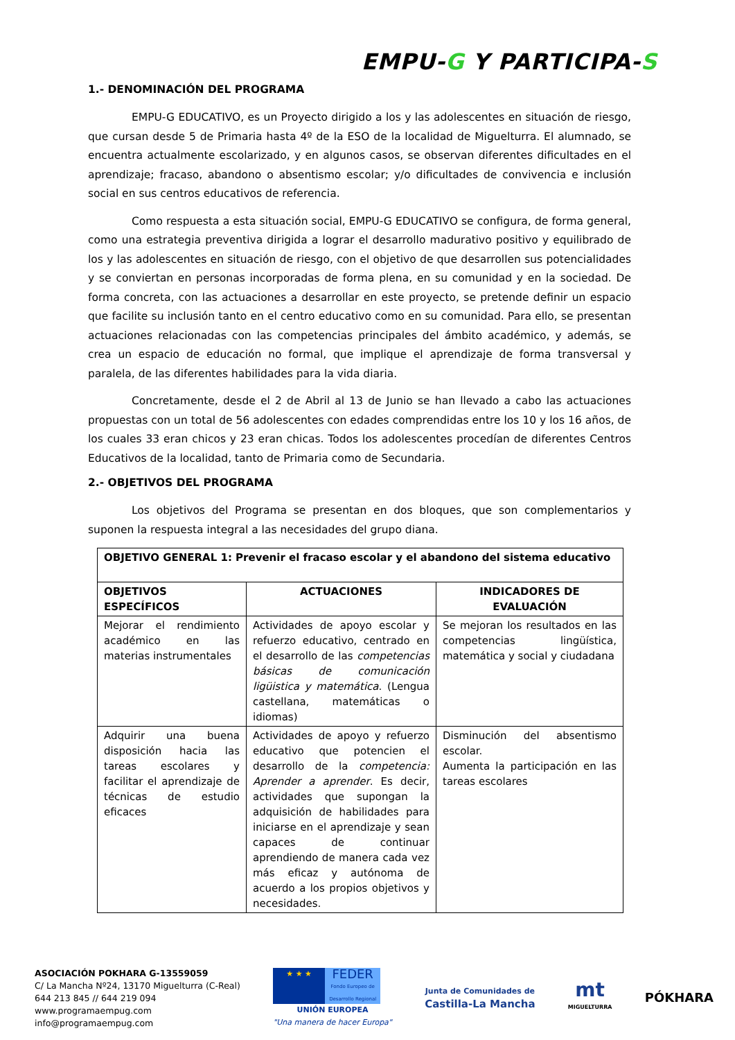EMPU-G Y PARTICIPA-S
1.- DENOMINACIÓN DEL PROGRAMA
EMPU-G EDUCATIVO, es un Proyecto dirigido a los y las adolescentes en situación de riesgo, que cursan desde 5 de Primaria hasta 4º de la ESO de la localidad de Miguelturra. El alumnado, se encuentra actualmente escolarizado, y en algunos casos, se observan diferentes dificultades en el aprendizaje; fracaso, abandono o absentismo escolar; y/o dificultades de convivencia e inclusión social en sus centros educativos de referencia.
Como respuesta a esta situación social, EMPU-G EDUCATIVO se configura, de forma general, como una estrategia preventiva dirigida a lograr el desarrollo madurativo positivo y equilibrado de los y las adolescentes en situación de riesgo, con el objetivo de que desarrollen sus potencialidades y se conviertan en personas incorporadas de forma plena, en su comunidad y en la sociedad. De forma concreta, con las actuaciones a desarrollar en este proyecto, se pretende definir un espacio que facilite su inclusión tanto en el centro educativo como en su comunidad. Para ello, se presentan actuaciones relacionadas con las competencias principales del ámbito académico, y además, se crea un espacio de educación no formal, que implique el aprendizaje de forma transversal y paralela, de las diferentes habilidades para la vida diaria.
Concretamente, desde el 2 de Abril al 13 de Junio se han llevado a cabo las actuaciones propuestas con un total de 56 adolescentes con edades comprendidas entre los 10 y los 16 años, de los cuales 33 eran chicos y 23 eran chicas. Todos los adolescentes procedían de diferentes Centros Educativos de la localidad, tanto de Primaria como de Secundaria.
2.- OBJETIVOS DEL PROGRAMA
Los objetivos del Programa se presentan en dos bloques, que son complementarios y suponen la respuesta integral a las necesidades del grupo diana.
| OBJETIVO GENERAL 1: Prevenir el fracaso escolar y el abandono del sistema educativo | | |
| --- | --- | --- |
| OBJETIVOS ESPECÍFICOS | ACTUACIONES | INDICADORES DE EVALUACIÓN |
| Mejorar el rendimiento académico en las materias instrumentales | Actividades de apoyo escolar y refuerzo educativo, centrado en el desarrollo de las competencias básicas de comunicación ligüistica y matemática . (Lengua castellana, matemáticas o idiomas) | Se mejoran los resultados en las competencias lingüística, matemática y social y ciudadana |
| Adquirir una buena disposición hacia las tareas escolares y facilitar el aprendizaje de técnicas de estudio eficaces | Actividades de apoyo y refuerzo educativo que potencien el desarrollo de la competencia: Aprender a aprender . Es decir, actividades que supongan la adquisición de habilidades para iniciarse en el aprendizaje y sean capaces de continuar aprendiendo de manera cada vez más eficaz y autónoma de acuerdo a los propios objetivos y necesidades. | Disminución del absentismo escolar. Aumenta la participación en las tareas escolares |
ASOCIACIÓN POKHARA G-13559059
C/ La Mancha Nº24, 13170 Miguelturra (C-Real)
644 213 845 // 644 219 094
www.programaempug.com
info@programaempug.com
★ ★ ★
FEDER
Fondo Europeo de Desarrollo Regional
UNIÓN EUROPEA
"Una manera de hacer Europa"
Junta de Comunidades de
Castilla-La Mancha
mt
MIGUELTURRA
PÓKHARA